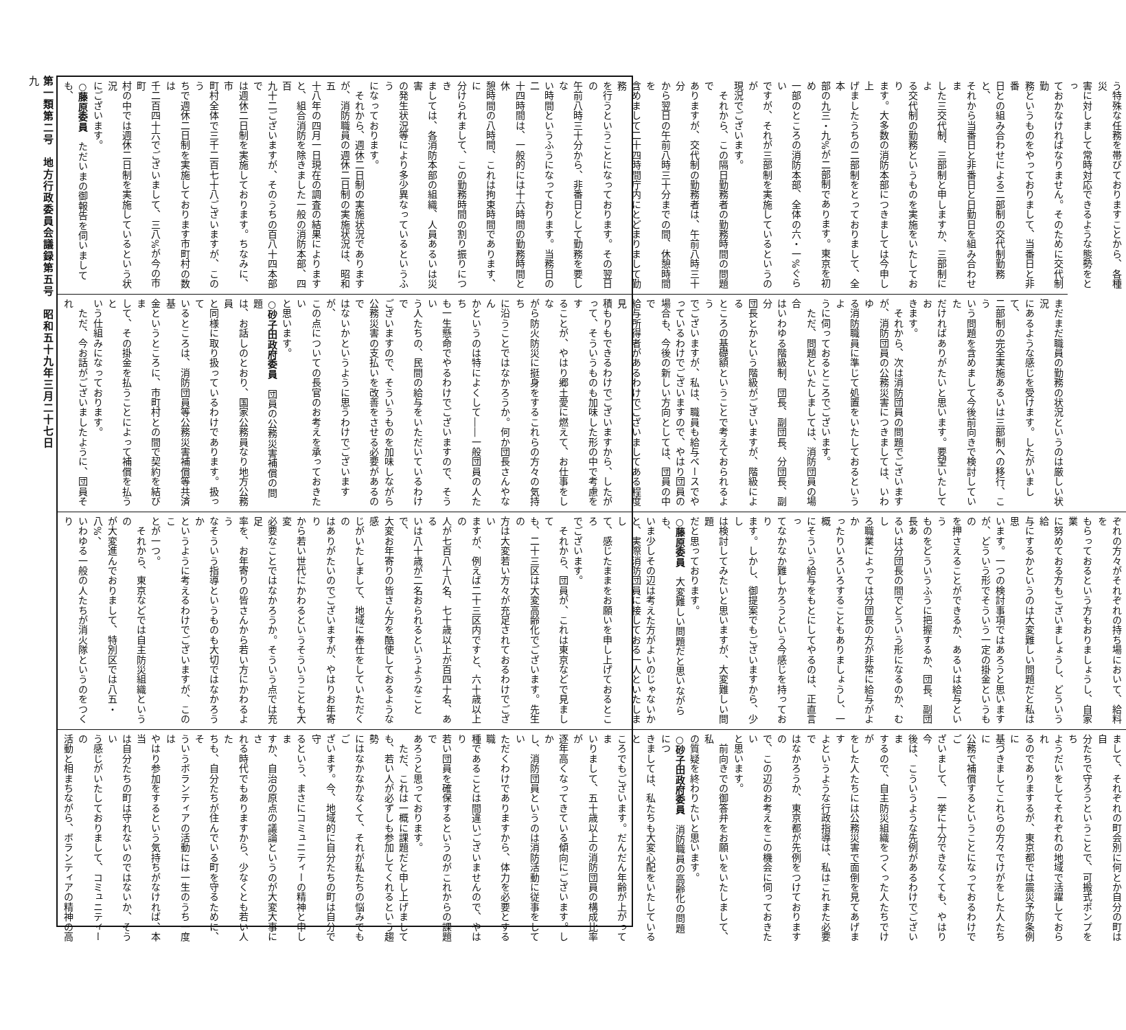第一類第二号　地方行政委員会議録第五号　昭和五十九年三月二十七日
九
う特殊な任務を帯びておりますことから、各種災
害に対しまして常時対応できるような態勢をとっ
ておかなければなりません。そのために交代制勤
務というものをやっておりまして、当番日と非番
日との組み合わせによる二部制の交代制勤務と、
それから当番日と非番日と日勤日を組み合わせま
した三交代制、三部制と申しますか、三部制によ
る交代制の勤務というものを実施をいたしており
ます。大多数の消防本部につきましては今申し上
げましたうちの二部制をとっておりまして、全本
部の九三・九%が二部制であります。東京を初め
一部のところの消防本部、全体の六・一%ぐらい
ですが、それが三部制を実施しているというのが
現況でございます。
　それから、この隔日勤務者の勤務時間の問題で
ありますが、交代制の勤務者は、午前八時三十分
から翌日の午前八時三十分までの間、休憩時間を
含めまして二十四時間庁内にとどまりまして勤務
を行うということになっております。その翌日の
午前八時三十分から、非番日として勤務を要しな
い時間というふうになっております。当務日の二
十四時間は、一般的には十六時間の勤務時間と休
憩時間の八時間、これは拘束時間であります、に
分けられまして、この勤務時間の割り振りにつき
ましては、各消防本部の組織、人員あるいは災害
の発生状況等により多少異なっているというふう
になっております。
　それから、週休二日制の実施状況であります
が、消防職員の週休二日制の実施状況は、昭和五
十八年の四月一日現在の調査の結果によります
と、組合消防を除きました一般の消防本部、四百
九十二ございますが、そのうちの百八十四本部で
は週休二日制を実施しております。ちなみに、市
町村全体で三千二百七十八ございますが、このう
ちで週休二日制を実施しております市町村の数は
千二百四十六でございまして、三八%が今の市町
村の中では週休二日制を実施しているという状況
にございます。
○藤原委員　ただいまの御報告を伺いましても、
まだまだ職員の勤務の状況というのは厳しい状況
にあるような感じを受けます。したがいまして、
二部制の完全実施あるいは三部制への移行、こう
いう問題を含めまして今後前向きで検討していた
だければありがたいと思います。要望いたしてお
きます。
　それから、次は消防団員の問題でございます
が、消防団員の公務災害につきましては、いわゆ
る消防職員に準じて処置をいたしておるというよ
うに伺っておるところでございます。
　ただ、問題といたしましては、消防団員の場合
はいわゆる階級制、団長、副団長、分団長、副分
団長とかという階級がございますが、階級による
ところの基礎額ということで考えておられるよう
でございますが、私は、職員も給与ベースでや
っているわけでございますので、やはり団員の
場合も、今後の新しい方向としては、団員の中で
給与所得者があるわけでございましてある程度見
積もりもできるわけでございますから、したが
って、そういうものも加味した形の中で考慮をす
ることが、やはり郷土愛に燃えて、お仕事をしな
がら防火防災に挺身をするこれらの方々の気持ち
に沿うことではなかろうか。何か団長さんやなん
かというのは特によくして――一般団員の人たち
も一生懸命でやるわけでございますので、そうい
う人たちの、民間の給与をいただいているわけで
ございますので、そういうものを加味しながら
公務災害の支払いを改善をさせる必要があるので
はないかというように思うわけでございますが、
この点についての長官のお考えを承っておきたい
と思います。
○砂子田政府委員　団員の公務災害補償の問題
は、お話しのとおり、国家公務員なり地方公務員
と同様に取り扱っているわけであります。扱って
いるところは、消防団員等公務災害補償等共済基
金というところに、市町村との間で契約を結びま
して、その掛金を払うことによって補償を払うと
いう仕組みになっております。
　ただ、今お話がございましたように、団員それ
ぞれの方々がそれぞれの持ち場において、給料を
もらっておるという方もおりましょうし、自家業
に努めておる方もございましょうし、どういう給
与にするかというのは大変難しい問題だと私は思
います。一つの検討事項ではあろうと思います
が、どういう形でそういう一定の掛金というもの
を押さえることができるか、あるいは給与という
ものをどういうふうに把握するか、団長、副団長あ
るいは分団長の間でどういう形になるのか、むし
ろ職業によっては分団長の方が非常に給与がよか
ったりいろいろすることもありましょうし、一概
にそういう給与をもとにしてやるのは、正直言っ
てなかなか難しかろうという今感じを持っており
ます。しかし、御提案でもございますから、少し
は検討してみたいと思いますが、大変難しい問題
だと思っております。
○藤原委員　大変難しい問題だと思いながらも、
いま少しその辺は考えた方がよいのじゃないか
と、実際消防団員に接しておる一人といたしまし
て、感じたままをお願いを申し上げておるところ
でございます。
　それから、団員が、これは東京などで見まして
も、二十三区は大変高齢化でございます。先生の
方は大変若い方々が充足されておるわけでござい
ますが、例えば二十三区内ですと、六十歳以上の
人が七百八十八名、七十歳以上が百四十名、ある
いは八十歳が二名おられるというようなことで、
大変お年寄りの皆さん方を酷使しておるような感
じがいたしまして、地域に奉仕をしていただくの
はありがたいのでございますが、やはりお年寄り
から若い世代にかわるというそういうことも大変
必要なことではなかろうか。そういう点では充足
率を、お年寄りの皆さんから若い方にかわるよう
なそういう指導というものも大切ではなかろうか
というように考えるわけでございますが、このこ
とが一つ。
　それから、東京などでは自主防災組織というの
が大変進んでおりまして、特別区では八五・八%、
いわゆる一般の人たちが消火隊というのをつくり
まして、それぞれの町会別に何とか自分の町は自
分たちで守ろうということで、可搬式ポンプをち
ようだいをしてそれぞれの地域で活躍しておられ
るのでありまするが、東京都では震災予防条例に
基づきましてこれらの方々でけがをした人たちに
公務で補償するということになっておるわけでご
ざいまして、一挙に十分できなくても、やはり今
後は、こういうような先例があるわけでございま
するので、自主防災組織をつくった人たちでけが
をした人たちには公務災害で面倒を見てあげます
よというような行政指導は、私はこれまた必要で
はなかろうか、東京都が先例をつけておりますの
で、この辺のお考えをこの機会に伺っておきたい
と思います。
　前向きでの御答弁をお願いをいたしまして、私
の質疑を終わりたいと思います。
○砂子田政府委員　消防職員の高齢化の問題につ
きましては、私たちも大変心配をいたしていると
ころでもございます。だんだん年齢が上がってま
いりまして、五十歳以上の消防団員の構成比率が
逐年高くなってきている傾向にございます。しか
し、消防団員というのは消防活動に従事をしてい
ただくわけでありますから、体力を必要とする職
種であることは間違いございませんので、やはり
若い団員を確保するというのがこれからの課題で
あろうと思っております。
　ただ、これは一概に課題だと申し上げまして
も、若い人が必ずしも参加してくれるという趨勢
にはなかなかなくて、それが私たちの悩みでもご
ざいます。今、地域的に自分たちの町は自分で守
るという、まさにコミュニティーの精神と申しま
すか、自治の原点の議論というのが大変大事にさ
れる時代でもありますから、少なくとも若い人た
ちも、自分たちが住んでいる町を守るために、そ
ういうボランティアの活動には一生のうち一度は
やはり参加をするという気持ちがなければ、本当
は自分たちの町は守れないのではないか、そうい
う感じがいたしておりまして、コミュニティーの
活動と相まちながら、ボランティアの精神の高